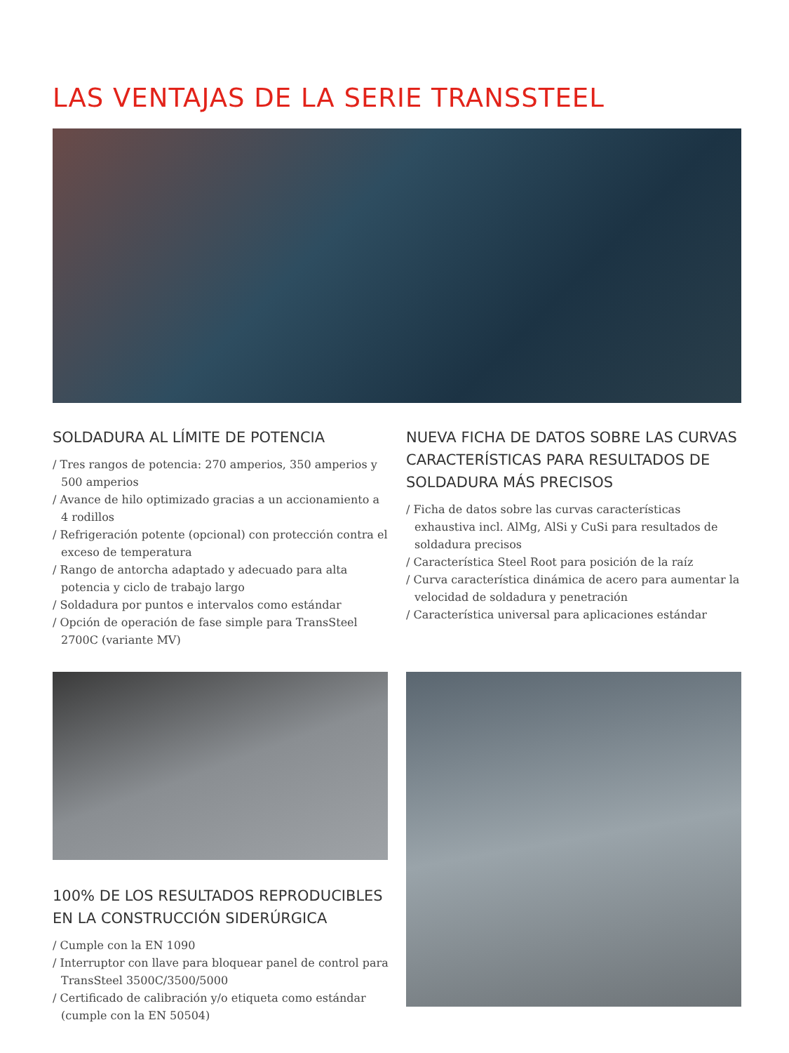LAS VENTAJAS DE LA SERIE TRANSSTEEL
SOLDADURA AL LÍMITE DE POTENCIA
/ Tres rangos de potencia: 270 amperios, 350 amperios y 500 amperios
/ Avance de hilo optimizado gracias a un accionamiento a 4 rodillos
/ Refrigeración potente (opcional) con protección contra el exceso de temperatura
/ Rango de antorcha adaptado y adecuado para alta potencia y ciclo de trabajo largo
/ Soldadura por puntos e intervalos como estándar
/ Opción de operación de fase simple para TransSteel 2700C (variante MV)
NUEVA FICHA DE DATOS SOBRE LAS CURVAS CARACTERÍSTICAS PARA RESULTADOS DE SOLDADURA MÁS PRECISOS
/ Ficha de datos sobre las curvas características exhaustiva incl. AlMg, AlSi y CuSi para resultados de soldadura precisos
/ Característica Steel Root para posición de la raíz
/ Curva característica dinámica de acero para aumentar la velocidad de soldadura y penetración
/ Característica universal para aplicaciones estándar
100% DE LOS RESULTADOS REPRODUCIBLES EN LA CONSTRUCCIÓN SIDERÚRGICA
/ Cumple con la EN 1090
/ Interruptor con llave para bloquear panel de control para TransSteel 3500C/3500/5000
/ Certificado de calibración y/o etiqueta como estándar (cumple con la EN 50504)